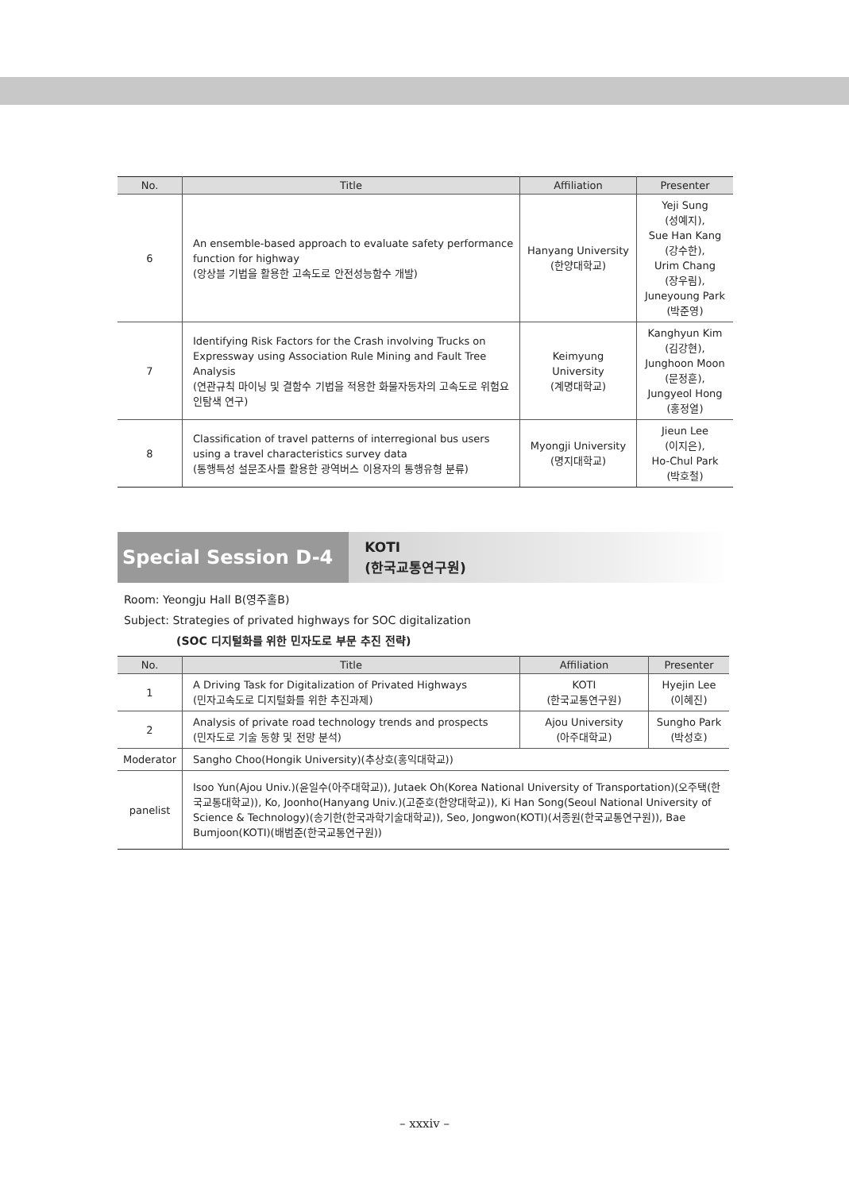| No. | Title | Affiliation | Presenter |
| --- | --- | --- | --- |
| 6 | An ensemble-based approach to evaluate safety performance function for highway (앙상블 기법을 활용한 고속도로 안전성능함수 개발) | Hanyang University (한양대학교) | Yeji Sung (성예지), Sue Han Kang (강수한), Urim Chang (장우림), Juneyoung Park (박준영) |
| 7 | Identifying Risk Factors for the Crash involving Trucks on Expressway using Association Rule Mining and Fault Tree Analysis (연관규칙 마이닝 및 결함수 기법을 적용한 화물자동차의 고속도로 위험요인탐색 연구) | Keimyung University (계명대학교) | Kanghyun Kim (김강현), Junghoon Moon (문정훈), Jungyeol Hong (홍정열) |
| 8 | Classification of travel patterns of interregional bus users using a travel characteristics survey data (통행특성 설문조사를 활용한 광역버스 이용자의 통행유형 분류) | Myongji University (명지대학교) | Jieun Lee (이지은), Ho-Chul Park (박호철) |
Special Session D-4
KOTI
(한국교통연구원)
Room: Yeongju Hall B(영주홀B)
Subject: Strategies of privated highways for SOC digitalization
(SOC 디지털화를 위한 민자도로 부문 추진 전략)
| No. | Title | Affiliation | Presenter |
| --- | --- | --- | --- |
| 1 | A Driving Task for Digitalization of Privated Highways (민자고속도로 디지털화를 위한 추진과제) | KOTI (한국교통연구원) | Hyejin Lee (이혜진) |
| 2 | Analysis of private road technology trends and prospects (민자도로 기술 동향 및 전망 분석) | Ajou University (아주대학교) | Sungho Park (박성호) |
| Moderator | Sangho Choo(Hongik University)(추상호(홍익대학교)) | | |
| panelist | Isoo Yun(Ajou Univ.)(윤일수(아주대학교)), Jutaek Oh(Korea National University of Transportation)(오주택(한국교통대학교)), Ko, Joonho(Hanyang Univ.)(고준호(한양대학교)), Ki Han Song(Seoul National University of Science & Technology)(송기한(한국과학기술대학교)), Seo, Jongwon(KOTI)(서종원(한국교통연구원)), Bae Bumjoon(KOTI)(배범준(한국교통연구원)) | | |
– xxxiv –